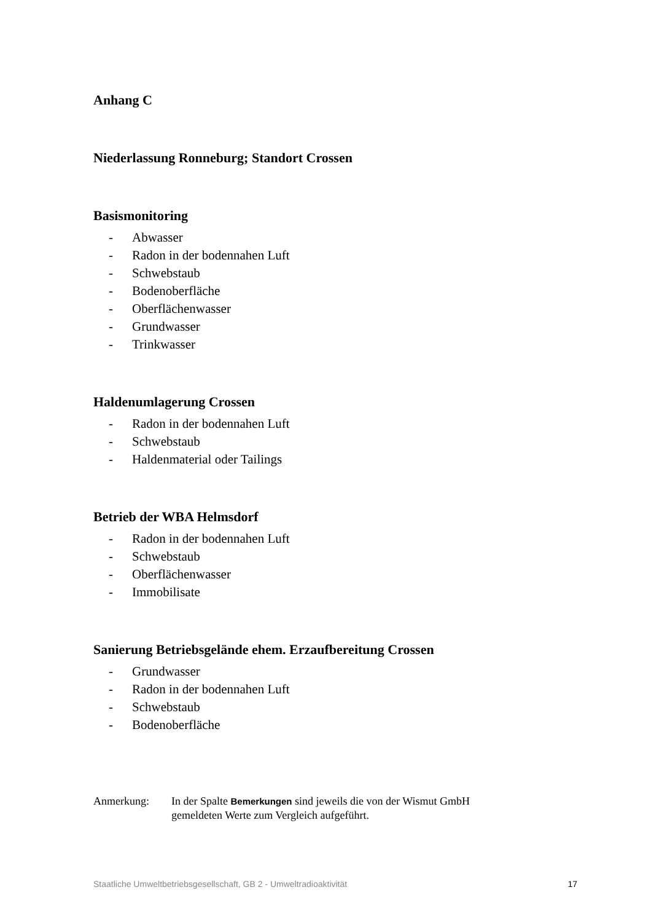Anhang C
Niederlassung Ronneburg; Standort Crossen
Basismonitoring
- Abwasser
- Radon in der bodennahen Luft
- Schwebstaub
- Bodenoberfläche
- Oberflächenwasser
- Grundwasser
- Trinkwasser
Haldenumlagerung Crossen
- Radon in der bodennahen Luft
- Schwebstaub
- Haldenmaterial oder Tailings
Betrieb der WBA Helmsdorf
- Radon in der bodennahen Luft
- Schwebstaub
- Oberflächenwasser
- Immobilisate
Sanierung Betriebsgelände ehem. Erzaufbereitung Crossen
- Grundwasser
- Radon in der bodennahen Luft
- Schwebstaub
- Bodenoberfläche
Anmerkung: In der Spalte Bemerkungen sind jeweils die von der Wismut GmbH
gemeldeten Werte zum Vergleich aufgeführt.
Staatliche Umweltbetriebsgesellschaft, GB 2 - Umweltradioaktivität 17